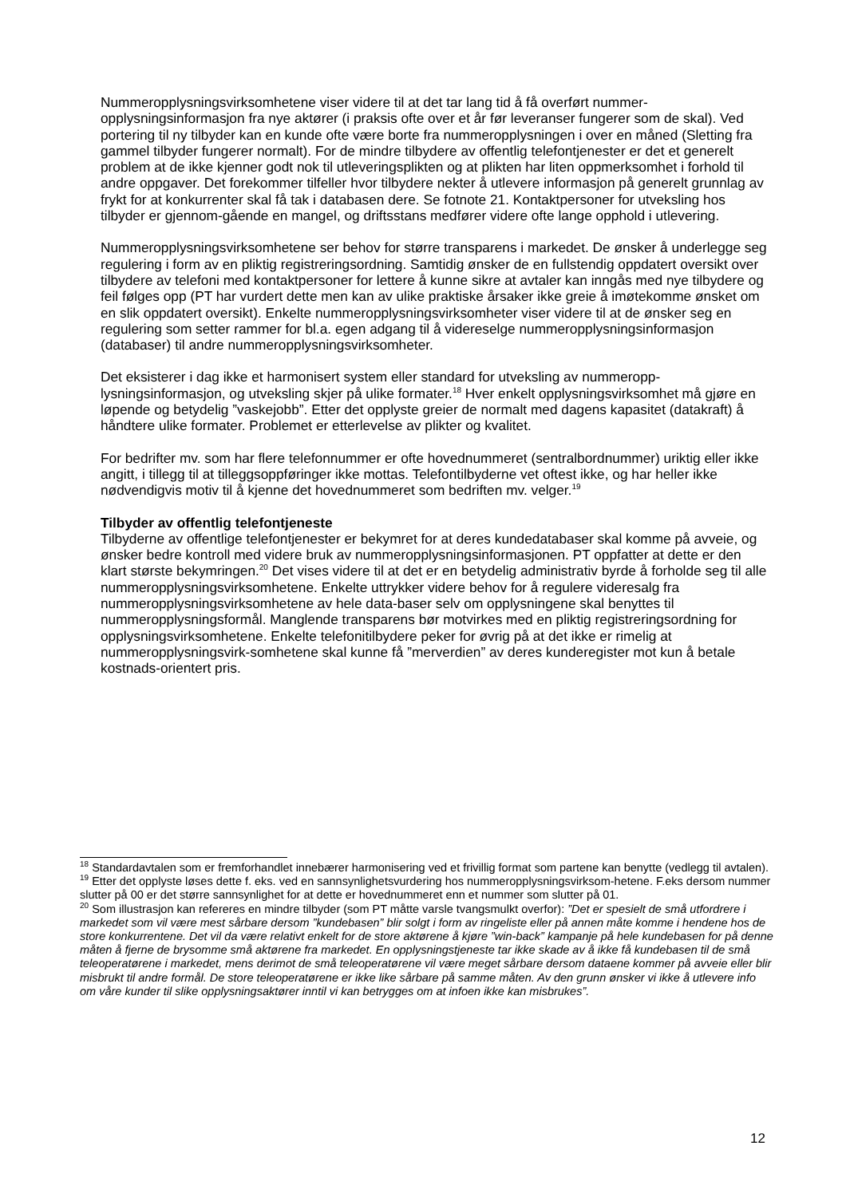Nummeropplysningsvirksomhetene viser videre til at det tar lang tid å få overført nummer-opplysningsinformasjon fra nye aktører (i praksis ofte over et år før leveranser fungerer som de skal). Ved portering til ny tilbyder kan en kunde ofte være borte fra nummeropplysningen i over en måned (Sletting fra gammel tilbyder fungerer normalt). For de mindre tilbydere av offentlig telefontjenester er det et generelt problem at de ikke kjenner godt nok til utleveringsplikten og at plikten har liten oppmerksomhet i forhold til andre oppgaver. Det forekommer tilfeller hvor tilbydere nekter å utlevere informasjon på generelt grunnlag av frykt for at konkurrenter skal få tak i databasen dere. Se fotnote 21. Kontaktpersoner for utveksling hos tilbyder er gjennom-gående en mangel, og driftsstans medfører videre ofte lange opphold i utlevering.
Nummeropplysningsvirksomhetene ser behov for større transparens i markedet. De ønsker å underlegge seg regulering i form av en pliktig registreringsordning. Samtidig ønsker de en fullstendig oppdatert oversikt over tilbydere av telefoni med kontaktpersoner for lettere å kunne sikre at avtaler kan inngås med nye tilbydere og feil følges opp (PT har vurdert dette men kan av ulike praktiske årsaker ikke greie å imøtekomme ønsket om en slik oppdatert oversikt). Enkelte nummeropplysningsvirksomheter viser videre til at de ønsker seg en regulering som setter rammer for bl.a. egen adgang til å videreselge nummeropplysningsinformasjon (databaser) til andre nummeropplysningsvirksomheter.
Det eksisterer i dag ikke et harmonisert system eller standard for utveksling av nummeropp-lysningsinformasjon, og utveksling skjer på ulike formater.<sup>18</sup> Hver enkelt opplysningsvirksomhet må gjøre en løpende og betydelig ”vaskejobb”. Etter det opplyste greier de normalt med dagens kapasitet (datakraft) å håndtere ulike formater. Problemet er etterlevelse av plikter og kvalitet.
For bedrifter mv. som har flere telefonnummer er ofte hovednummeret (sentralbordnummer) uriktig eller ikke angitt, i tillegg til at tilleggsoppføringer ikke mottas. Telefontilbyderne vet oftest ikke, og har heller ikke nødvendigvis motiv til å kjenne det hovednummeret som bedriften mv. velger.<sup>19</sup>
Tilbyder av offentlig telefontjeneste
Tilbyderne av offentlige telefontjenester er bekymret for at deres kundedatabaser skal komme på avveie, og ønsker bedre kontroll med videre bruk av nummeropplysningsinformasjonen. PT oppfatter at dette er den klart største bekymringen.<sup>20</sup> Det vises videre til at det er en betydelig administrativ byrde å forholde seg til alle nummeropplysningsvirksomhetene. Enkelte uttrykker videre behov for å regulere videresalg fra nummeropplysningsvirksomhetene av hele data-baser selv om opplysningene skal benyttes til nummeropplysningsformål. Manglende transparens bør motvirkes med en pliktig registreringsordning for opplysningsvirksomhetene. Enkelte telefonitilbydere peker for øvrig på at det ikke er rimelig at nummeropplysningsvirk-somhetene skal kunne få ”merverdien” av deres kunderegister mot kun å betale kostnads-orientert pris.
<sup>18</sup> Standardavtalen som er fremforhandlet innebærer harmonisering ved et frivillig format som partene kan benytte (vedlegg til avtalen).
<sup>19</sup> Etter det opplyste løses dette f. eks. ved en sannsynlighetsvurdering hos nummeropplysningsvirksom-hetene. F.eks dersom nummer slutter på 00 er det større sannsynlighet for at dette er hovednummeret enn et nummer som slutter på 01.
<sup>20</sup> Som illustrasjon kan refereres en mindre tilbyder (som PT måtte varsle tvangsmulkt overfor): ”Det er spesielt de små utfordrere i markedet som vil være mest sårbare dersom ”kundebasen” blir solgt i form av ringeliste eller på annen måte komme i hendene hos de store konkurrentene. Det vil da være relativt enkelt for de store aktørene å kjøre ”win-back” kampanje på hele kundebasen for på denne måten å fjerne de brysomme små aktørene fra markedet. En opplysningstjeneste tar ikke skade av å ikke få kundebasen til de små teleoperatørene i markedet, mens derimot de små teleoperatørene vil være meget sårbare dersom dataene kommer på avveie eller blir misbrukt til andre formål. De store teleoperatørene er ikke like sårbare på samme måten. Av den grunn ønsker vi ikke å utlevere info om våre kunder til slike opplysningsaktører inntil vi kan betrygges om at infoen ikke kan misbrukes”.
12